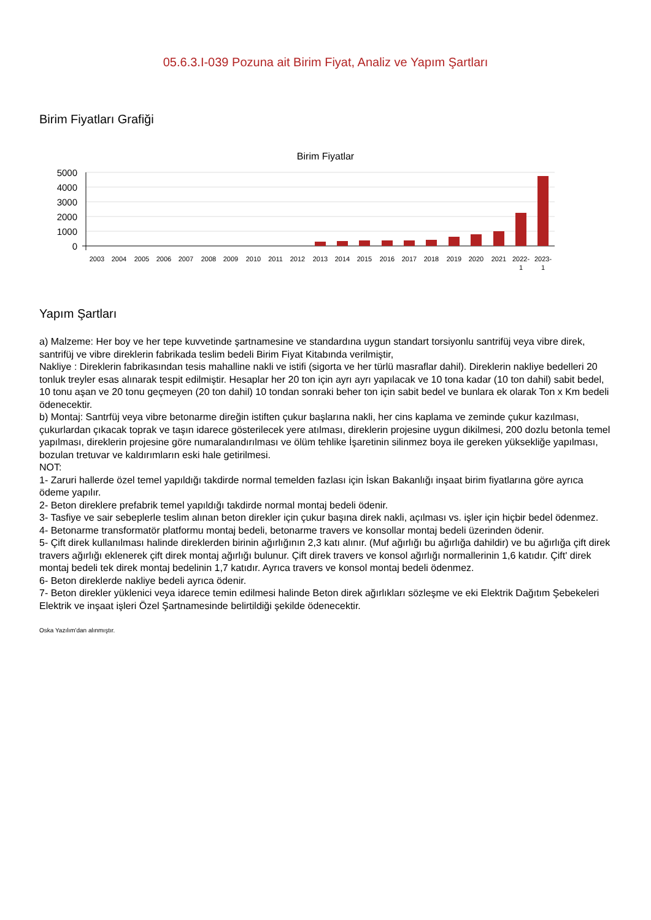05.6.3.I-039 Pozuna ait Birim Fiyat, Analiz ve Yapım Şartları
Birim Fiyatları Grafiği
Birim Fiyatlar
5000
4000
3000
2000
1000
0
2003
2004
2005
2006
2007
2008
2009
2010
2011
2012
2013
2014
2015
2016
2017
2018
2019
2020
2021
2022-
2023-
1
1
Yapım Şartları
a) Malzeme: Her boy ve her tepe kuvvetinde şartnamesine ve standardına uygun standart torsiyonlu santrifüj veya vibre direk, santrifüj ve vibre direklerin fabrikada teslim bedeli Birim Fiyat Kitabında verilmiştir,
Nakliye : Direklerin fabrikasından tesis mahalline nakli ve istifi (sigorta ve her türlü masraflar dahil). Direklerin nakliye bedelleri 20 tonluk treyler esas alınarak tespit edilmiştir. Hesaplar her 20 ton için ayrı ayrı yapılacak ve 10 tona kadar (10 ton dahil) sabit bedel, 10 tonu aşan ve 20 tonu geçmeyen (20 ton dahil) 10 tondan sonraki beher ton için sabit bedel ve bunlara ek olarak Ton x Km bedeli ödenecektir.
b) Montaj: Santrfüj veya vibre betonarme direğin istiften çukur başlarına nakli, her cins kaplama ve zeminde çukur kazılması, çukurlardan çıkacak toprak ve taşın idarece gösterilecek yere atılması, direklerin projesine uygun dikilmesi, 200 dozlu betonla temel yapılması, direklerin projesine göre numaralandırılması ve ölüm tehlike İşaretinin silinmez boya ile gereken yüksekliğe yapılması, bozulan tretuvar ve kaldırımların eski hale getirilmesi.
NOT:
1- Zaruri hallerde özel temel yapıldığı takdirde normal temelden fazlası için İskan Bakanlığı inşaat birim fiyatlarına göre ayrıca ödeme yapılır.
2- Beton direklere prefabrik temel yapıldığı takdirde normal montaj bedeli ödenir.
3- Tasfiye ve sair sebeplerle teslim alınan beton direkler için çukur başına direk nakli, açılması vs. işler için hiçbir bedel ödenmez.
4- Betonarme transformatör platformu montaj bedeli, betonarme travers ve konsollar montaj bedeli üzerinden ödenir.
5- Çift direk kullanılması halinde direklerden birinin ağırlığının 2,3 katı alınır. (Muf ağırlığı bu ağırlığa dahildir) ve bu ağırlığa çift direk travers ağırlığı eklenerek çift direk montaj ağırlığı bulunur. Çift direk travers ve konsol ağırlığı normallerinin 1,6 katıdır. Çift' direk montaj bedeli tek direk montaj bedelinin 1,7 katıdır. Ayrıca travers ve konsol montaj bedeli ödenmez.
6- Beton direklerde nakliye bedeli ayrıca ödenir.
7- Beton direkler yüklenici veya idarece temin edilmesi halinde Beton direk ağırlıkları sözleşme ve eki Elektrik Dağıtım Şebekeleri Elektrik ve inşaat işleri Özel Şartnamesinde belirtildiği şekilde ödenecektir.
Oska Yazılım'dan alınmıştır.